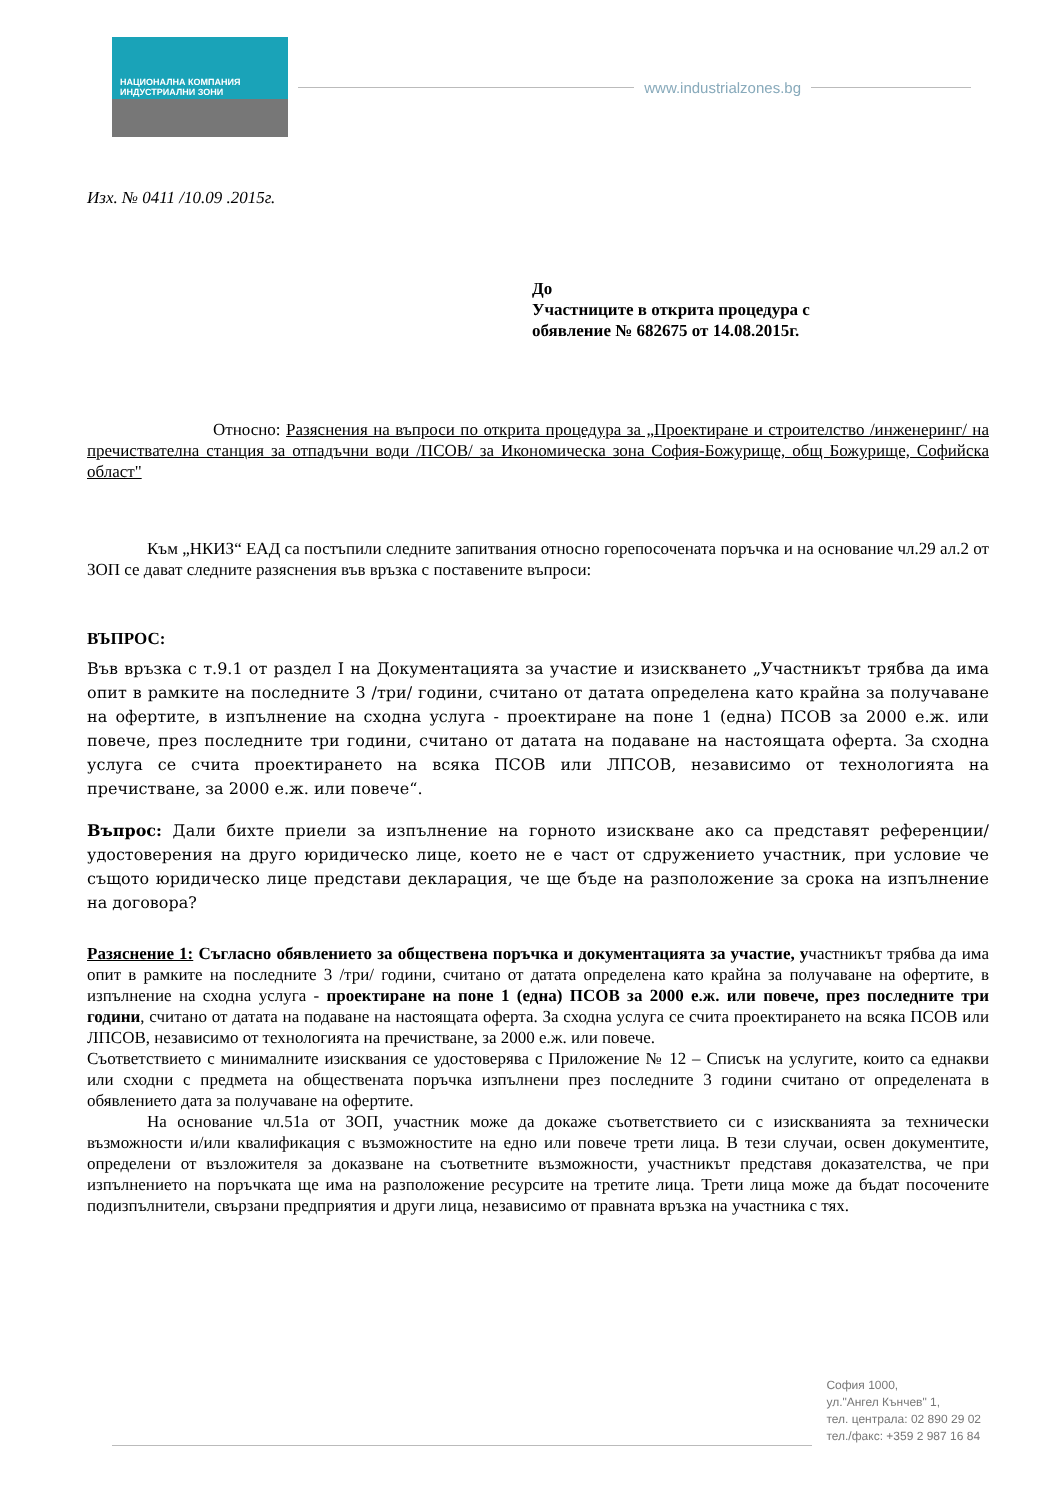НАЦИОНАЛНА КОМПАНИЯ
ИНДУСТРИАЛНИ ЗОНИ
www.industrialzones.bg
Изх. № 0411 /10.09 .2015г.
До
Участниците в открита процедура с
обявление № 682675 от 14.08.2015г.
Относно: Разяснения на въпроси по открита процедура за „Проектиране и строителство /инженеринг/ на пречиствателна станция за отпадъчни води /ПСОВ/ за Икономическа зона София-Божурище, общ Божурище, Софийска област"
Към „НКИЗ“ ЕАД са постъпили следните запитвания относно горепосочената поръчка и на основание чл.29 ал.2 от ЗОП се дават следните разяснения във връзка с поставените въпроси:
ВЪПРОС:
Във връзка с т.9.1 от раздел I на Документацията за участие и изискването „Участникът трябва да има опит в рамките на последните 3 /три/ години, считано от датата определена като крайна за получаване на офертите, в изпълнение на сходна услуга - проектиране на поне 1 (една) ПСОВ за 2000 е.ж. или повече, през последните три години, считано от датата на подаване на настоящата оферта. За сходна услуга се счита проектирането на всяка ПСОВ или ЛПСОВ, независимо от технологията на пречистване, за 2000 е.ж. или повече“.
Въпрос: Дали бихте приели за изпълнение на горното изискване ако са представят референции/удостоверения на друго юридическо лице, което не е част от сдружението участник, при условие че същото юридическо лице представи декларация, че ще бъде на разположение за срока на изпълнение на договора?
Разяснение 1: Съгласно обявлението за обществена поръчка и документацията за участие, участникът трябва да има опит в рамките на последните 3 /три/ години, считано от датата определена като крайна за получаване на офертите, в изпълнение на сходна услуга - проектиране на поне 1 (една) ПСОВ за 2000 е.ж. или повече, през последните три години, считано от датата на подаване на настоящата оферта. За сходна услуга се счита проектирането на всяка ПСОВ или ЛПСОВ, независимо от технологията на пречистване, за 2000 е.ж. или повече.
Съответствието с минималните изисквания се удостоверява с Приложение № 12 – Списък на услугите, които са еднакви или сходни с предмета на обществената поръчка изпълнени през последните 3 години считано от определената в обявлението дата за получаване на офертите.
На основание чл.51а от ЗОП, участник може да докаже съответствието си с изискванията за технически възможности и/или квалификация с възможностите на едно или повече трети лица. В тези случаи, освен документите, определени от възложителя за доказване на съответните възможности, участникът представя доказателства, че при изпълнението на поръчката ще има на разположение ресурсите на третите лица. Трети лица може да бъдат посочените подизпълнители, свързани предприятия и други лица, независимо от правната връзка на участника с тях.
София 1000,
ул."Ангел Кънчев" 1,
тел. централа: 02 890 29 02
тел./факс: +359 2 987 16 84